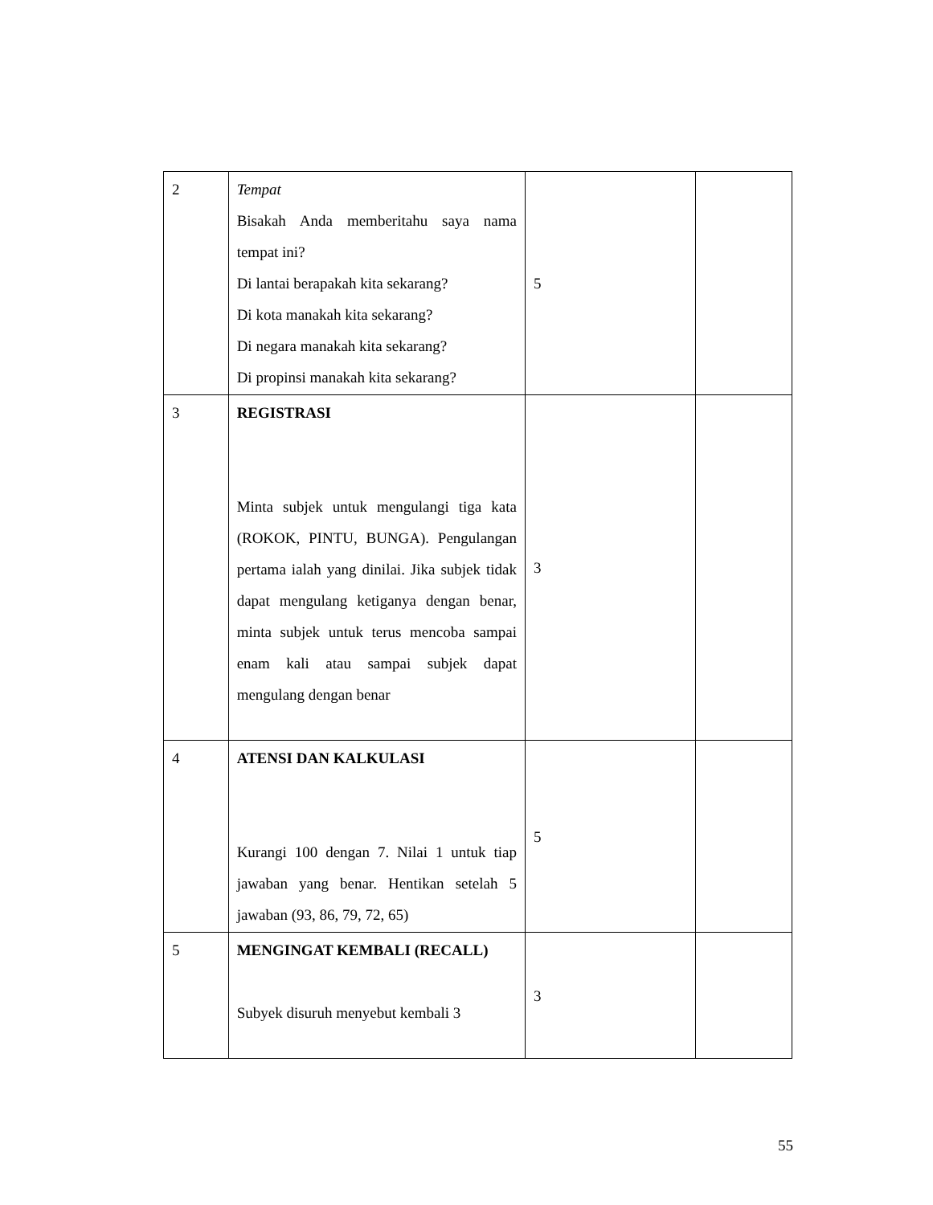| 2 | Tempat Bisakah Anda memberitahu saya nama tempat ini? Di lantai berapakah kita sekarang? Di kota manakah kita sekarang? Di negara manakah kita sekarang? Di propinsi manakah kita sekarang? | 5 | |
| 3 | REGISTRASI Minta subjek untuk mengulangi tiga kata (ROKOK, PINTU, BUNGA). Pengulangan pertama ialah yang dinilai. Jika subjek tidak dapat mengulang ketiganya dengan benar, minta subjek untuk terus mencoba sampai enam kali atau sampai subjek dapat mengulang dengan benar | 3 | |
| 4 | ATENSI DAN KALKULASI Kurangi 100 dengan 7. Nilai 1 untuk tiap jawaban yang benar. Hentikan setelah 5 jawaban (93, 86, 79, 72, 65) | 5 | |
| 5 | MENGINGAT KEMBALI (RECALL) Subyek disuruh menyebut kembali 3 | 3 | |
55